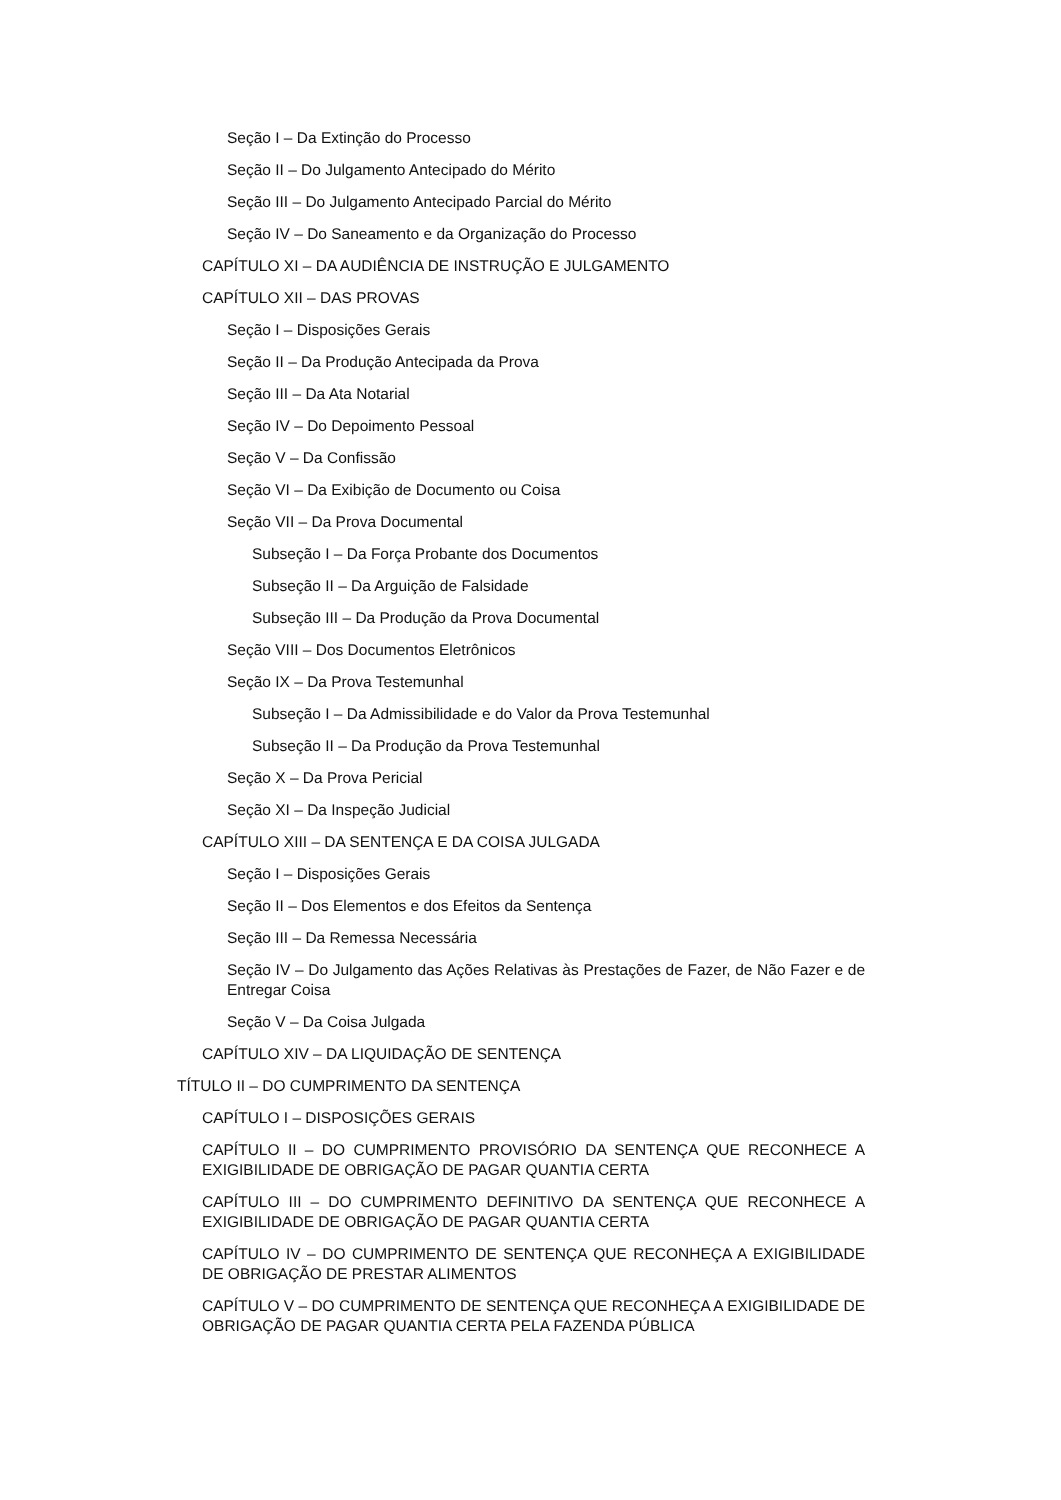Seção I – Da Extinção do Processo
Seção II – Do Julgamento Antecipado do Mérito
Seção III – Do Julgamento Antecipado Parcial do Mérito
Seção IV – Do Saneamento e da Organização do Processo
CAPÍTULO XI – DA AUDIÊNCIA DE INSTRUÇÃO E JULGAMENTO
CAPÍTULO XII – DAS PROVAS
Seção I – Disposições Gerais
Seção II – Da Produção Antecipada da Prova
Seção III – Da Ata Notarial
Seção IV – Do Depoimento Pessoal
Seção V – Da Confissão
Seção VI – Da Exibição de Documento ou Coisa
Seção VII – Da Prova Documental
Subseção I – Da Força Probante dos Documentos
Subseção II – Da Arguição de Falsidade
Subseção III – Da Produção da Prova Documental
Seção VIII – Dos Documentos Eletrônicos
Seção IX – Da Prova Testemunhal
Subseção I – Da Admissibilidade e do Valor da Prova Testemunhal
Subseção II – Da Produção da Prova Testemunhal
Seção X – Da Prova Pericial
Seção XI – Da Inspeção Judicial
CAPÍTULO XIII – DA SENTENÇA E DA COISA JULGADA
Seção I – Disposições Gerais
Seção II – Dos Elementos e dos Efeitos da Sentença
Seção III – Da Remessa Necessária
Seção IV – Do Julgamento das Ações Relativas às Prestações de Fazer, de Não Fazer e de Entregar Coisa
Seção V – Da Coisa Julgada
CAPÍTULO XIV – DA LIQUIDAÇÃO DE SENTENÇA
TÍTULO II – DO CUMPRIMENTO DA SENTENÇA
CAPÍTULO I – DISPOSIÇÕES GERAIS
CAPÍTULO II – DO CUMPRIMENTO PROVISÓRIO DA SENTENÇA QUE RECONHECE A EXIGIBILIDADE DE OBRIGAÇÃO DE PAGAR QUANTIA CERTA
CAPÍTULO III – DO CUMPRIMENTO DEFINITIVO DA SENTENÇA QUE RECONHECE A EXIGIBILIDADE DE OBRIGAÇÃO DE PAGAR QUANTIA CERTA
CAPÍTULO IV – DO CUMPRIMENTO DE SENTENÇA QUE RECONHEÇA A EXIGIBILIDADE DE OBRIGAÇÃO DE PRESTAR ALIMENTOS
CAPÍTULO V – DO CUMPRIMENTO DE SENTENÇA QUE RECONHEÇA A EXIGIBILIDADE DE OBRIGAÇÃO DE PAGAR QUANTIA CERTA PELA FAZENDA PÚBLICA